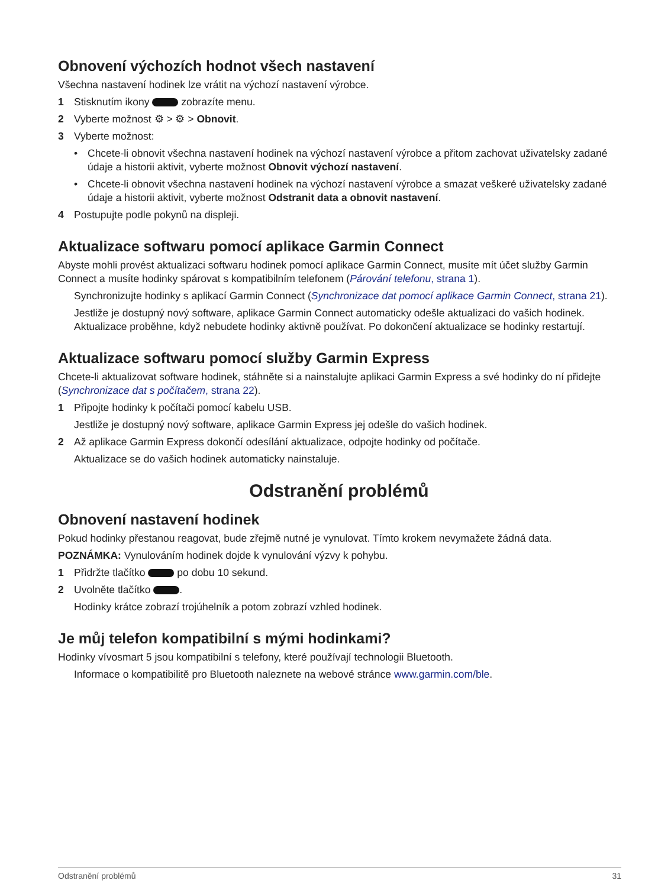Obnovení výchozích hodnot všech nastavení
Všechna nastavení hodinek lze vrátit na výchozí nastavení výrobce.
1 Stisknutím ikony zobrazíte menu.
2 Vyberte možnost ⚙ > ⚙ > Obnovit.
3 Vyberte možnost:
• Chcete-li obnovit všechna nastavení hodinek na výchozí nastavení výrobce a přitom zachovat uživatelsky zadané údaje a historii aktivit, vyberte možnost Obnovit výchozí nastavení.
• Chcete-li obnovit všechna nastavení hodinek na výchozí nastavení výrobce a smazat veškeré uživatelsky zadané údaje a historii aktivit, vyberte možnost Odstranit data a obnovit nastavení.
4 Postupujte podle pokynů na displeji.
Aktualizace softwaru pomocí aplikace Garmin Connect
Abyste mohli provést aktualizaci softwaru hodinek pomocí aplikace Garmin Connect, musíte mít účet služby Garmin Connect a musíte hodinky spárovat s kompatibilním telefonem (Párování telefonu, strana 1).
Synchronizujte hodinky s aplikací Garmin Connect (Synchronizace dat pomocí aplikace Garmin Connect, strana 21).
Jestliže je dostupný nový software, aplikace Garmin Connect automaticky odešle aktualizaci do vašich hodinek. Aktualizace proběhne, když nebudete hodinky aktivně používat. Po dokončení aktualizace se hodinky restartují.
Aktualizace softwaru pomocí služby Garmin Express
Chcete-li aktualizovat software hodinek, stáhněte si a nainstalujte aplikaci Garmin Express a své hodinky do ní přidejte (Synchronizace dat s počítačem, strana 22).
1 Připojte hodinky k počítači pomocí kabelu USB.
Jestliže je dostupný nový software, aplikace Garmin Express jej odešle do vašich hodinek.
2 Až aplikace Garmin Express dokončí odesílání aktualizace, odpojte hodinky od počítače.
Aktualizace se do vašich hodinek automaticky nainstaluje.
Odstranění problémů
Obnovení nastavení hodinek
Pokud hodinky přestanou reagovat, bude zřejmě nutné je vynulovat. Tímto krokem nevymažete žádná data.
POZNÁMKA: Vynulováním hodinek dojde k vynulování výzvy k pohybu.
1 Přidržte tlačítko po dobu 10 sekund.
2 Uvolněte tlačítko .
Hodinky krátce zobrazí trojúhelník a potom zobrazí vzhled hodinek.
Je můj telefon kompatibilní s mými hodinkami?
Hodinky vívosmart 5 jsou kompatibilní s telefony, které používají technologii Bluetooth.
Informace o kompatibilitě pro Bluetooth naleznete na webové stránce www.garmin.com/ble.
Odstranění problémů 31